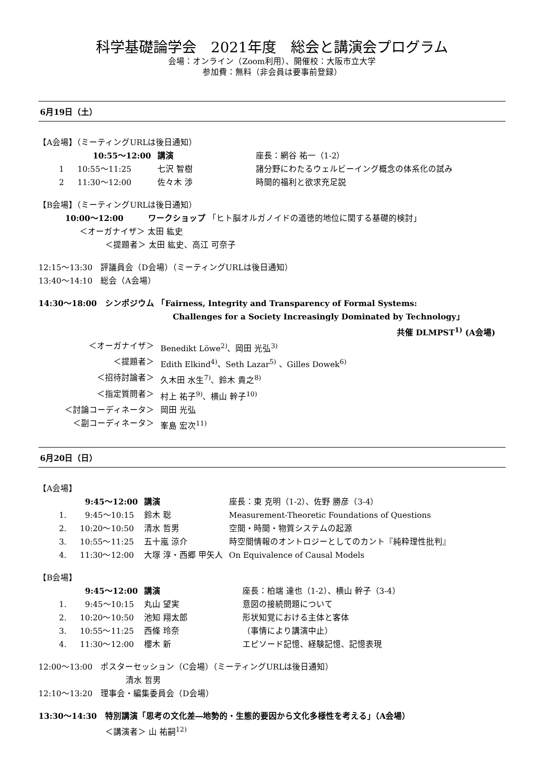科学基礎論学会　2021年度　総会と講演会プログラム
会場：オンライン（Zoom利用）、開催校：大阪市立大学
参加費：無料（非会員は要事前登録）
6月19日（土）
【A会場】（ミーティングURLは後日通知）
| | 10:55～12:00 | 講演 | 座長：網谷 祐一（1-2） |
| 1 | 10:55～11:25 | 七沢 智樹 | 諸分野にわたるウェルビーイング概念の体系化の試み |
| 2 | 11:30～12:00 | 佐々木 渉 | 時間的福利と欲求充足説 |
【B会場】（ミーティングURLは後日通知）
10:00～12:00　　　ワークショップ 「ヒト脳オルガノイドの道徳的地位に関する基礎的検討」
＜オーガナイザ＞ 太田 紘史
＜提題者＞ 太田 紘史、高江 可奈子
12:15～13:30　評議員会（D会場）（ミーティングURLは後日通知）
13:40～14:10　総会（A会場）
14:30～18:00　シンポジウム 「Fairness, Integrity and Transparency of Formal Systems:
Challenges for a Society Increasingly Dominated by Technology」
共催 DLMPST<sup>1)</sup> (A会場)
| ＜オーガナイザ＞ | Benedikt Löwe<sup>2)</sup>、岡田 光弘<sup>3)</sup> |
| ＜提題者＞ | Edith Elkind<sup>4)</sup>、Seth Lazar<sup>5)</sup> 、Gilles Dowek<sup>6)</sup> |
| ＜招待討論者＞ | 久木田 水生<sup>7)</sup>、鈴木 貴之<sup>8)</sup> |
| ＜指定質問者＞ | 村上 祐子<sup>9)</sup>、横山 幹子<sup>10)</sup> |
| ＜討論コーディネータ＞ | 岡田 光弘 |
| ＜副コーディネータ＞ | 峯島 宏次<sup>11)</sup> |
6月20日（日）
【A会場】
| | 9:45～12:00 | 講演 | 座長：東 克明（1-2）、佐野 勝彦（3-4） |
| 1. | 9:45～10:15 | 鈴木 聡 | Measurement-Theoretic Foundations of Questions |
| 2. | 10:20～10:50 | 清水 哲男 | 空間・時間・物質システムの起源 |
| 3. | 10:55～11:25 | 五十嵐 涼介 | 時空間情報のオントロジーとしてのカント『純粋理性批判』 |
| 4. | 11:30～12:00 | 大塚 淳・西郷 甲矢人 | On Equivalence of Causal Models |
【B会場】
| | 9:45～12:00 | 講演 | 座長：柏端 達也（1-2）、横山 幹子（3-4） |
| 1. | 9:45～10:15 | 丸山 望実 | 意図の接続問題について |
| 2. | 10:20～10:50 | 池知 翔太郎 | 形状知覚における主体と客体 |
| 3. | 10:55～11:25 | 西條 玲奈 | （事情により講演中止） |
| 4. | 11:30～12:00 | 櫻木 新 | エピソード記憶、経験記憶、記憶表現 |
12:00～13:00　ポスターセッション（C会場）（ミーティングURLは後日通知）
清水 哲男
12:10～13:20　理事会・編集委員会（D会場）
13:30～14:30　特別講演「思考の文化差―地勢的・生態的要因から文化多様性を考える」（A会場）
＜講演者＞ 山 祐嗣<sup>12)</sup>